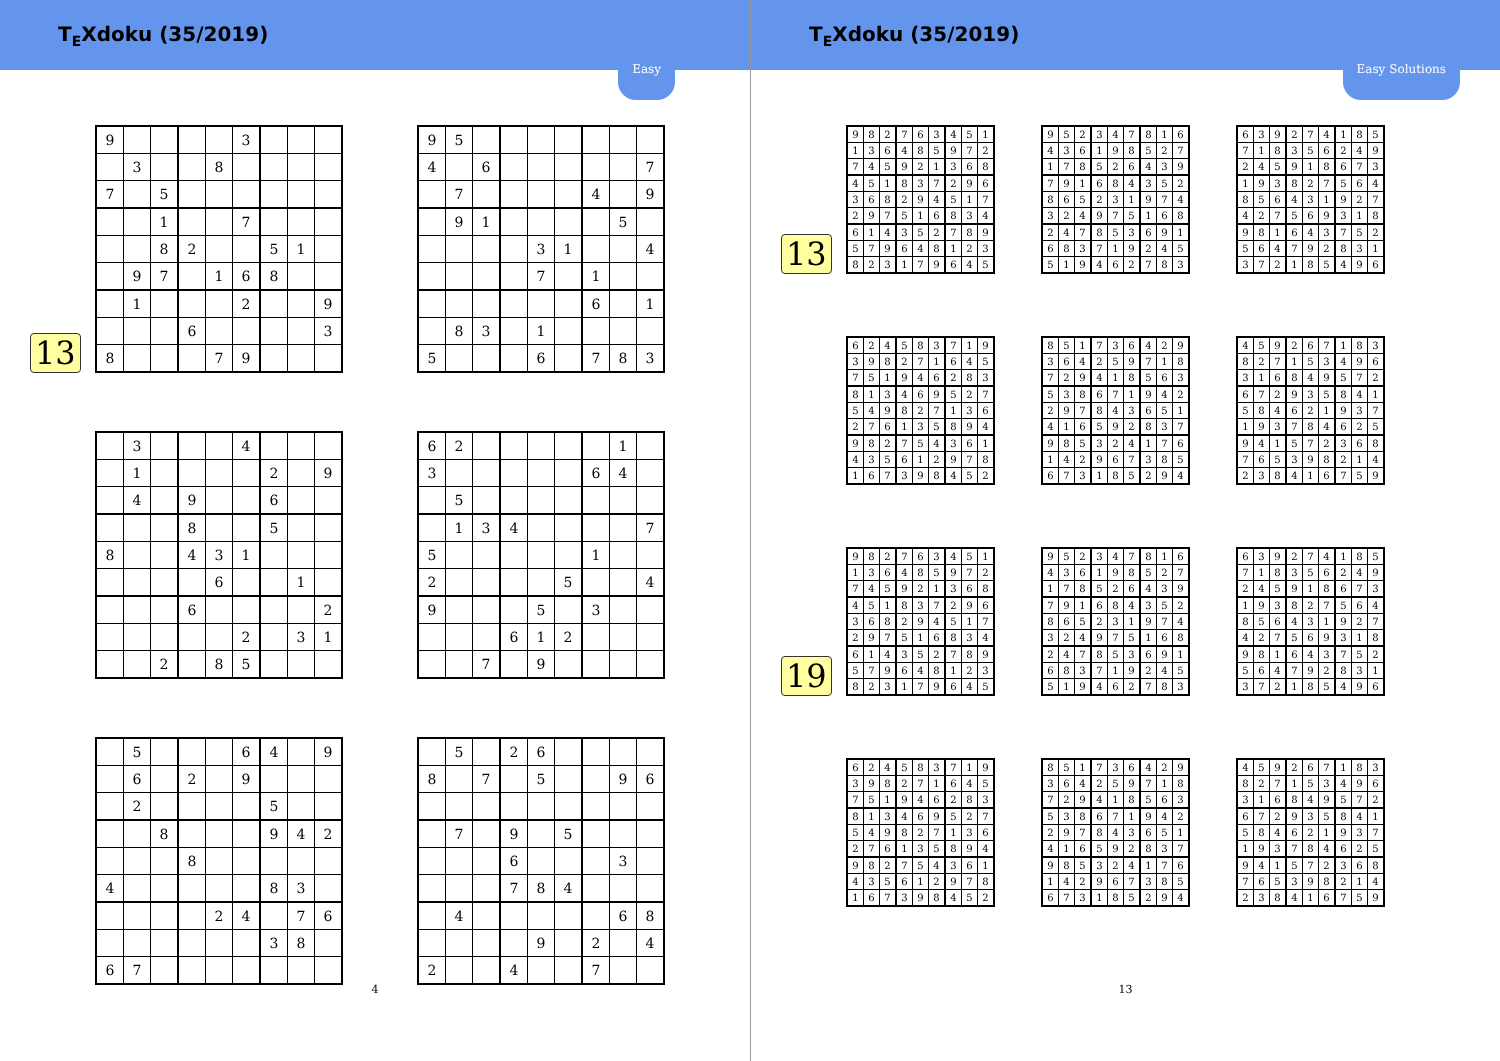T<sub>E</sub>Xdoku (35/2019)
Easy
13
| 9 | | | | | 3 | | | |
| | 3 | | | 8 | | | | |
| 7 | | 5 | | | | | | |
| | | 1 | | | 7 | | | |
| | | 8 | 2 | | | 5 | 1 | |
| | 9 | 7 | | 1 | 6 | 8 | | |
| | 1 | | | | 2 | | | 9 |
| | | | 6 | | | | | 3 |
| 8 | | | | 7 | 9 | | | |
| 9 | 5 | | | | | | | |
| 4 | | 6 | | | | | | 7 |
| | 7 | | | | | 4 | | 9 |
| | 9 | 1 | | | | | 5 | |
| | | | | 3 | 1 | | | 4 |
| | | | | 7 | | 1 | | |
| | | | | | | 6 | | 1 |
| | 8 | 3 | | 1 | | | | |
| 5 | | | | 6 | | 7 | 8 | 3 |
| | 3 | | | | 4 | | | |
| | 1 | | | | | 2 | | 9 |
| | 4 | | 9 | | | 6 | | |
| | | | 8 | | | 5 | | |
| 8 | | | 4 | 3 | 1 | | | |
| | | | | 6 | | | 1 | |
| | | | 6 | | | | | 2 |
| | | | | | 2 | | 3 | 1 |
| | | 2 | | 8 | 5 | | | |
| 6 | 2 | | | | | | 1 | |
| 3 | | | | | | 6 | 4 | |
| | 5 | | | | | | | |
| | 1 | 3 | 4 | | | | | 7 |
| 5 | | | | | | 1 | | |
| 2 | | | | | 5 | | | 4 |
| 9 | | | | 5 | | 3 | | |
| | | | 6 | 1 | 2 | | | |
| | | 7 | | 9 | | | | |
| | 5 | | | | 6 | 4 | | 9 |
| | 6 | | 2 | | 9 | | | |
| | 2 | | | | | 5 | | |
| | | 8 | | | | 9 | 4 | 2 |
| | | | 8 | | | | | |
| 4 | | | | | | 8 | 3 | |
| | | | | 2 | 4 | | 7 | 6 |
| | | | | | | 3 | 8 | |
| 6 | 7 | | | | | | | |
| | 5 | | 2 | 6 | | | | |
| 8 | | 7 | | 5 | | | 9 | 6 |
| | 7 | | 9 | | 5 | | | |
| | | | 6 | | | | 3 | |
| | | | 7 | 8 | 4 | | | |
| | 4 | | | | | | 6 | 8 |
| | | | | 9 | | 2 | | 4 |
| 2 | | | 4 | | | 7 | | |
4
T<sub>E</sub>Xdoku (35/2019)
Easy Solutions
13
| 9 | 8 | 2 | 7 | 6 | 3 | 4 | 5 | 1 |
| 1 | 3 | 6 | 4 | 8 | 5 | 9 | 7 | 2 |
| 7 | 4 | 5 | 9 | 2 | 1 | 3 | 6 | 8 |
| 4 | 5 | 1 | 8 | 3 | 7 | 2 | 9 | 6 |
| 3 | 6 | 8 | 2 | 9 | 4 | 5 | 1 | 7 |
| 2 | 9 | 7 | 5 | 1 | 6 | 8 | 3 | 4 |
| 6 | 1 | 4 | 3 | 5 | 2 | 7 | 8 | 9 |
| 5 | 7 | 9 | 6 | 4 | 8 | 1 | 2 | 3 |
| 8 | 2 | 3 | 1 | 7 | 9 | 6 | 4 | 5 |
| 9 | 5 | 2 | 3 | 4 | 7 | 8 | 1 | 6 |
| 4 | 3 | 6 | 1 | 9 | 8 | 5 | 2 | 7 |
| 1 | 7 | 8 | 5 | 2 | 6 | 4 | 3 | 9 |
| 7 | 9 | 1 | 6 | 8 | 4 | 3 | 5 | 2 |
| 8 | 6 | 5 | 2 | 3 | 1 | 9 | 7 | 4 |
| 3 | 2 | 4 | 9 | 7 | 5 | 1 | 6 | 8 |
| 2 | 4 | 7 | 8 | 5 | 3 | 6 | 9 | 1 |
| 6 | 8 | 3 | 7 | 1 | 9 | 2 | 4 | 5 |
| 5 | 1 | 9 | 4 | 6 | 2 | 7 | 8 | 3 |
| 6 | 3 | 9 | 2 | 7 | 4 | 1 | 8 | 5 |
| 7 | 1 | 8 | 3 | 5 | 6 | 2 | 4 | 9 |
| 2 | 4 | 5 | 9 | 1 | 8 | 6 | 7 | 3 |
| 1 | 9 | 3 | 8 | 2 | 7 | 5 | 6 | 4 |
| 8 | 5 | 6 | 4 | 3 | 1 | 9 | 2 | 7 |
| 4 | 2 | 7 | 5 | 6 | 9 | 3 | 1 | 8 |
| 9 | 8 | 1 | 6 | 4 | 3 | 7 | 5 | 2 |
| 5 | 6 | 4 | 7 | 9 | 2 | 8 | 3 | 1 |
| 3 | 7 | 2 | 1 | 8 | 5 | 4 | 9 | 6 |
| 6 | 2 | 4 | 5 | 8 | 3 | 7 | 1 | 9 |
| 3 | 9 | 8 | 2 | 7 | 1 | 6 | 4 | 5 |
| 7 | 5 | 1 | 9 | 4 | 6 | 2 | 8 | 3 |
| 8 | 1 | 3 | 4 | 6 | 9 | 5 | 2 | 7 |
| 5 | 4 | 9 | 8 | 2 | 7 | 1 | 3 | 6 |
| 2 | 7 | 6 | 1 | 3 | 5 | 8 | 9 | 4 |
| 9 | 8 | 2 | 7 | 5 | 4 | 3 | 6 | 1 |
| 4 | 3 | 5 | 6 | 1 | 2 | 9 | 7 | 8 |
| 1 | 6 | 7 | 3 | 9 | 8 | 4 | 5 | 2 |
| 8 | 5 | 1 | 7 | 3 | 6 | 4 | 2 | 9 |
| 3 | 6 | 4 | 2 | 5 | 9 | 7 | 1 | 8 |
| 7 | 2 | 9 | 4 | 1 | 8 | 5 | 6 | 3 |
| 5 | 3 | 8 | 6 | 7 | 1 | 9 | 4 | 2 |
| 2 | 9 | 7 | 8 | 4 | 3 | 6 | 5 | 1 |
| 4 | 1 | 6 | 5 | 9 | 2 | 8 | 3 | 7 |
| 9 | 8 | 5 | 3 | 2 | 4 | 1 | 7 | 6 |
| 1 | 4 | 2 | 9 | 6 | 7 | 3 | 8 | 5 |
| 6 | 7 | 3 | 1 | 8 | 5 | 2 | 9 | 4 |
| 4 | 5 | 9 | 2 | 6 | 7 | 1 | 8 | 3 |
| 8 | 2 | 7 | 1 | 5 | 3 | 4 | 9 | 6 |
| 3 | 1 | 6 | 8 | 4 | 9 | 5 | 7 | 2 |
| 6 | 7 | 2 | 9 | 3 | 5 | 8 | 4 | 1 |
| 5 | 8 | 4 | 6 | 2 | 1 | 9 | 3 | 7 |
| 1 | 9 | 3 | 7 | 8 | 4 | 6 | 2 | 5 |
| 9 | 4 | 1 | 5 | 7 | 2 | 3 | 6 | 8 |
| 7 | 6 | 5 | 3 | 9 | 8 | 2 | 1 | 4 |
| 2 | 3 | 8 | 4 | 1 | 6 | 7 | 5 | 9 |
19
| 9 | 8 | 2 | 7 | 6 | 3 | 4 | 5 | 1 |
| 1 | 3 | 6 | 4 | 8 | 5 | 9 | 7 | 2 |
| 7 | 4 | 5 | 9 | 2 | 1 | 3 | 6 | 8 |
| 4 | 5 | 1 | 8 | 3 | 7 | 2 | 9 | 6 |
| 3 | 6 | 8 | 2 | 9 | 4 | 5 | 1 | 7 |
| 2 | 9 | 7 | 5 | 1 | 6 | 8 | 3 | 4 |
| 6 | 1 | 4 | 3 | 5 | 2 | 7 | 8 | 9 |
| 5 | 7 | 9 | 6 | 4 | 8 | 1 | 2 | 3 |
| 8 | 2 | 3 | 1 | 7 | 9 | 6 | 4 | 5 |
| 9 | 5 | 2 | 3 | 4 | 7 | 8 | 1 | 6 |
| 4 | 3 | 6 | 1 | 9 | 8 | 5 | 2 | 7 |
| 1 | 7 | 8 | 5 | 2 | 6 | 4 | 3 | 9 |
| 7 | 9 | 1 | 6 | 8 | 4 | 3 | 5 | 2 |
| 8 | 6 | 5 | 2 | 3 | 1 | 9 | 7 | 4 |
| 3 | 2 | 4 | 9 | 7 | 5 | 1 | 6 | 8 |
| 2 | 4 | 7 | 8 | 5 | 3 | 6 | 9 | 1 |
| 6 | 8 | 3 | 7 | 1 | 9 | 2 | 4 | 5 |
| 5 | 1 | 9 | 4 | 6 | 2 | 7 | 8 | 3 |
| 6 | 3 | 9 | 2 | 7 | 4 | 1 | 8 | 5 |
| 7 | 1 | 8 | 3 | 5 | 6 | 2 | 4 | 9 |
| 2 | 4 | 5 | 9 | 1 | 8 | 6 | 7 | 3 |
| 1 | 9 | 3 | 8 | 2 | 7 | 5 | 6 | 4 |
| 8 | 5 | 6 | 4 | 3 | 1 | 9 | 2 | 7 |
| 4 | 2 | 7 | 5 | 6 | 9 | 3 | 1 | 8 |
| 9 | 8 | 1 | 6 | 4 | 3 | 7 | 5 | 2 |
| 5 | 6 | 4 | 7 | 9 | 2 | 8 | 3 | 1 |
| 3 | 7 | 2 | 1 | 8 | 5 | 4 | 9 | 6 |
| 6 | 2 | 4 | 5 | 8 | 3 | 7 | 1 | 9 |
| 3 | 9 | 8 | 2 | 7 | 1 | 6 | 4 | 5 |
| 7 | 5 | 1 | 9 | 4 | 6 | 2 | 8 | 3 |
| 8 | 1 | 3 | 4 | 6 | 9 | 5 | 2 | 7 |
| 5 | 4 | 9 | 8 | 2 | 7 | 1 | 3 | 6 |
| 2 | 7 | 6 | 1 | 3 | 5 | 8 | 9 | 4 |
| 9 | 8 | 2 | 7 | 5 | 4 | 3 | 6 | 1 |
| 4 | 3 | 5 | 6 | 1 | 2 | 9 | 7 | 8 |
| 1 | 6 | 7 | 3 | 9 | 8 | 4 | 5 | 2 |
| 8 | 5 | 1 | 7 | 3 | 6 | 4 | 2 | 9 |
| 3 | 6 | 4 | 2 | 5 | 9 | 7 | 1 | 8 |
| 7 | 2 | 9 | 4 | 1 | 8 | 5 | 6 | 3 |
| 5 | 3 | 8 | 6 | 7 | 1 | 9 | 4 | 2 |
| 2 | 9 | 7 | 8 | 4 | 3 | 6 | 5 | 1 |
| 4 | 1 | 6 | 5 | 9 | 2 | 8 | 3 | 7 |
| 9 | 8 | 5 | 3 | 2 | 4 | 1 | 7 | 6 |
| 1 | 4 | 2 | 9 | 6 | 7 | 3 | 8 | 5 |
| 6 | 7 | 3 | 1 | 8 | 5 | 2 | 9 | 4 |
| 4 | 5 | 9 | 2 | 6 | 7 | 1 | 8 | 3 |
| 8 | 2 | 7 | 1 | 5 | 3 | 4 | 9 | 6 |
| 3 | 1 | 6 | 8 | 4 | 9 | 5 | 7 | 2 |
| 6 | 7 | 2 | 9 | 3 | 5 | 8 | 4 | 1 |
| 5 | 8 | 4 | 6 | 2 | 1 | 9 | 3 | 7 |
| 1 | 9 | 3 | 7 | 8 | 4 | 6 | 2 | 5 |
| 9 | 4 | 1 | 5 | 7 | 2 | 3 | 6 | 8 |
| 7 | 6 | 5 | 3 | 9 | 8 | 2 | 1 | 4 |
| 2 | 3 | 8 | 4 | 1 | 6 | 7 | 5 | 9 |
13